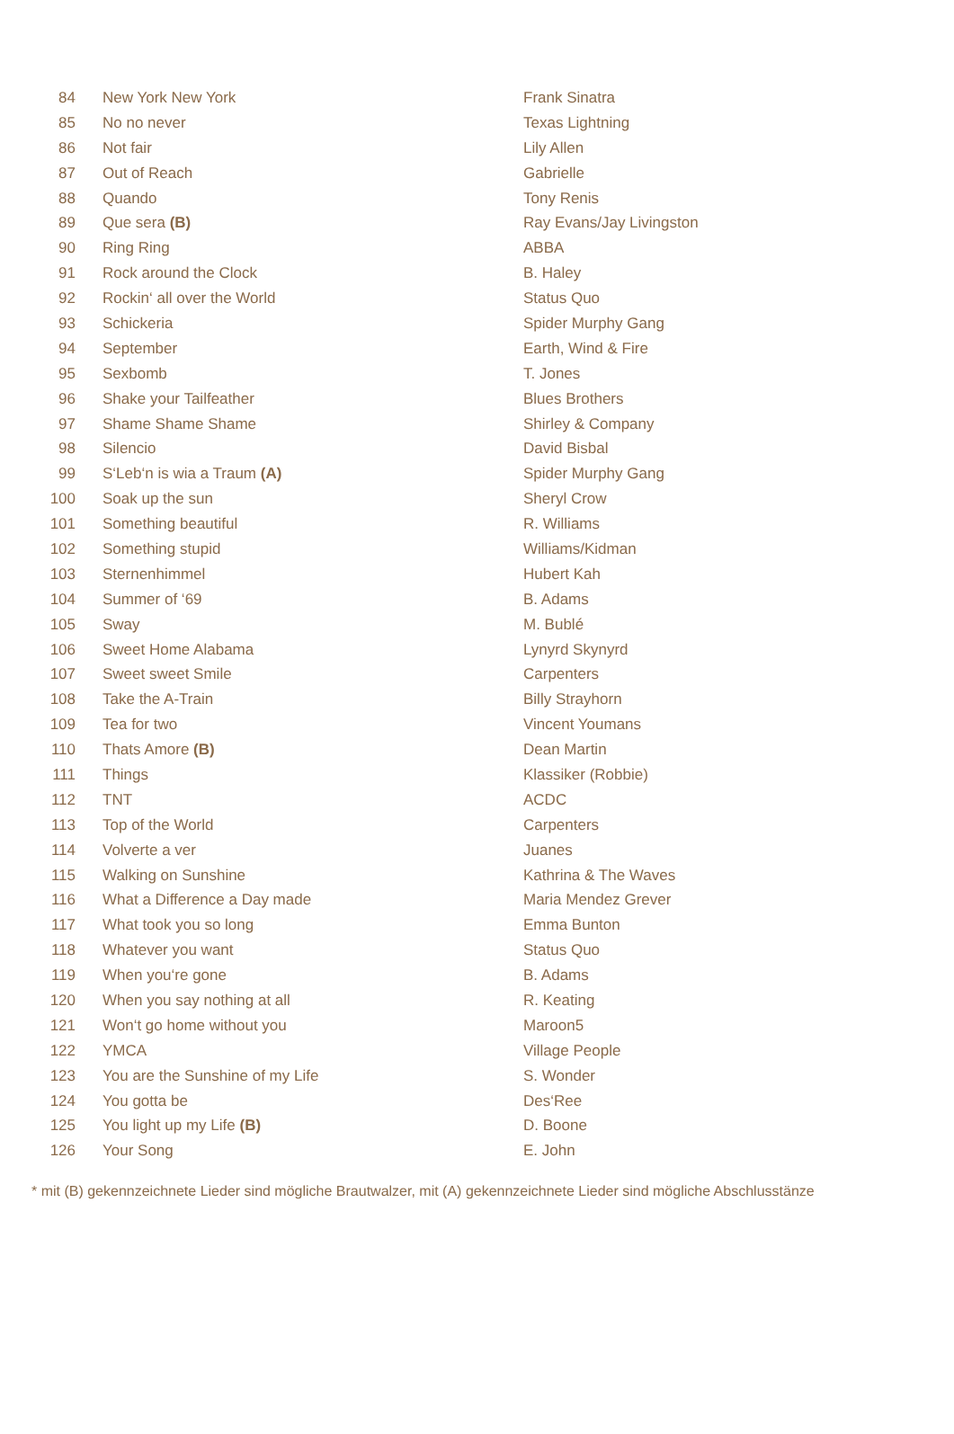| 84 | New York New York | Frank Sinatra |
| 85 | No no never | Texas Lightning |
| 86 | Not fair | Lily Allen |
| 87 | Out of Reach | Gabrielle |
| 88 | Quando | Tony Renis |
| 89 | Que sera (B) | Ray Evans/Jay Livingston |
| 90 | Ring Ring | ABBA |
| 91 | Rock around the Clock | B. Haley |
| 92 | Rockin‘ all over the World | Status Quo |
| 93 | Schickeria | Spider Murphy Gang |
| 94 | September | Earth, Wind & Fire |
| 95 | Sexbomb | T. Jones |
| 96 | Shake your Tailfeather | Blues Brothers |
| 97 | Shame Shame Shame | Shirley & Company |
| 98 | Silencio | David Bisbal |
| 99 | S‘Leb‘n is wia a Traum (A) | Spider Murphy Gang |
| 100 | Soak up the sun | Sheryl Crow |
| 101 | Something beautiful | R. Williams |
| 102 | Something stupid | Williams/Kidman |
| 103 | Sternenhimmel | Hubert Kah |
| 104 | Summer of ‘69 | B. Adams |
| 105 | Sway | M. Bublé |
| 106 | Sweet Home Alabama | Lynyrd Skynyrd |
| 107 | Sweet sweet Smile | Carpenters |
| 108 | Take the A-Train | Billy Strayhorn |
| 109 | Tea for two | Vincent Youmans |
| 110 | Thats Amore (B) | Dean Martin |
| 111 | Things | Klassiker (Robbie) |
| 112 | TNT | ACDC |
| 113 | Top of the World | Carpenters |
| 114 | Volverte a ver | Juanes |
| 115 | Walking on Sunshine | Kathrina & The Waves |
| 116 | What a Difference a Day made | Maria Mendez Grever |
| 117 | What took you so long | Emma Bunton |
| 118 | Whatever you want | Status Quo |
| 119 | When you‘re gone | B. Adams |
| 120 | When you say nothing at all | R. Keating |
| 121 | Won‘t go home without you | Maroon5 |
| 122 | YMCA | Village People |
| 123 | You are the Sunshine of my Life | S. Wonder |
| 124 | You gotta be | Des‘Ree |
| 125 | You light up my Life (B) | D. Boone |
| 126 | Your Song | E. John |
* mit (B) gekennzeichnete Lieder sind mögliche Brautwalzer, mit (A) gekennzeichnete Lieder sind mögliche Abschlusstänze